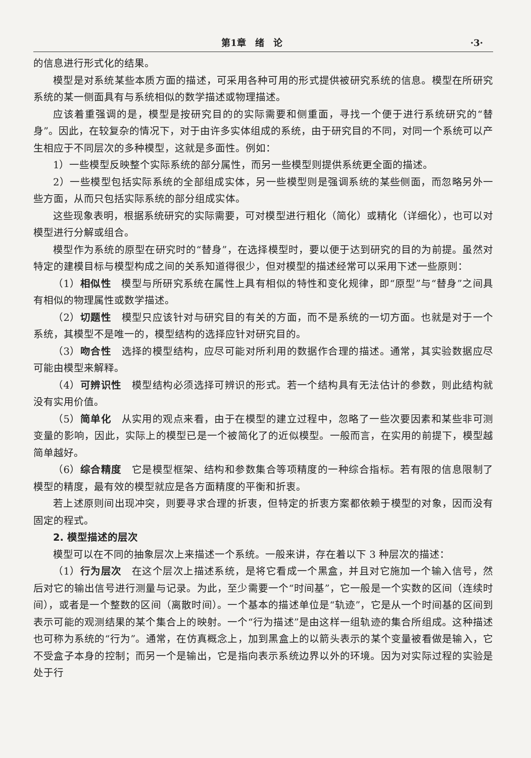第1章　绪　论 ·3·
的信息进行形式化的结果。
模型是对系统某些本质方面的描述，可采用各种可用的形式提供被研究系统的信息。模型在所研究系统的某一侧面具有与系统相似的数学描述或物理描述。
应该着重强调的是，模型是按研究目的的实际需要和侧重面，寻找一个便于进行系统研究的“替身”。因此，在较复杂的情况下，对于由许多实体组成的系统，由于研究目的不同，对同一个系统可以产生相应于不同层次的多种模型，这就是多面性。例如：
1）一些模型反映整个实际系统的部分属性，而另一些模型则提供系统更全面的描述。
2）一些模型包括实际系统的全部组成实体，另一些模型则是强调系统的某些侧面，而忽略另外一些方面，从而只包括实际系统的部分组成实体。
这些现象表明，根据系统研究的实际需要，可对模型进行粗化（简化）或精化（详细化），也可以对模型进行分解或组合。
模型作为系统的原型在研究时的“替身”，在选择模型时，要以便于达到研究的目的为前提。虽然对特定的建模目标与模型构成之间的关系知道得很少，但对模型的描述经常可以采用下述一些原则：
（1）相似性　模型与所研究系统在属性上具有相似的特性和变化规律，即“原型”与“替身”之间具有相似的物理属性或数学描述。
（2）切题性　模型只应该针对与研究目的有关的方面，而不是系统的一切方面。也就是对于一个系统，其模型不是唯一的，模型结构的选择应针对研究目的。
（3）吻合性　选择的模型结构，应尽可能对所利用的数据作合理的描述。通常，其实验数据应尽可能由模型来解释。
（4）可辨识性　模型结构必须选择可辨识的形式。若一个结构具有无法估计的参数，则此结构就没有实用价值。
（5）简单化　从实用的观点来看，由于在模型的建立过程中，忽略了一些次要因素和某些非可测变量的影响，因此，实际上的模型已是一个被简化了的近似模型。一般而言，在实用的前提下，模型越简单越好。
（6）综合精度　它是模型框架、结构和参数集合等项精度的一种综合指标。若有限的信息限制了模型的精度，最有效的模型就应是各方面精度的平衡和折衷。
若上述原则间出现冲突，则要寻求合理的折衷，但特定的折衷方案都依赖于模型的对象，因而没有固定的程式。
2. 模型描述的层次
模型可以在不同的抽象层次上来描述一个系统。一般来讲，存在着以下 3 种层次的描述：
（1）行为层次　在这个层次上描述系统，是将它看成一个黑盒，并且对它施加一个输入信号，然后对它的输出信号进行测量与记录。为此，至少需要一个“时间基”，它一般是一个实数的区间（连续时间），或者是一个整数的区间（离散时间）。一个基本的描述单位是“轨迹”，它是从一个时间基的区间到表示可能的观测结果的某个集合上的映射。一个“行为描述”是由这样一组轨迹的集合所组成。这种描述也可称为系统的“行为”。通常，在仿真概念上，加到黑盒上的以箭头表示的某个变量被看做是输入，它不受盒子本身的控制；而另一个是输出，它是指向表示系统边界以外的环境。因为对实际过程的实验是处于行